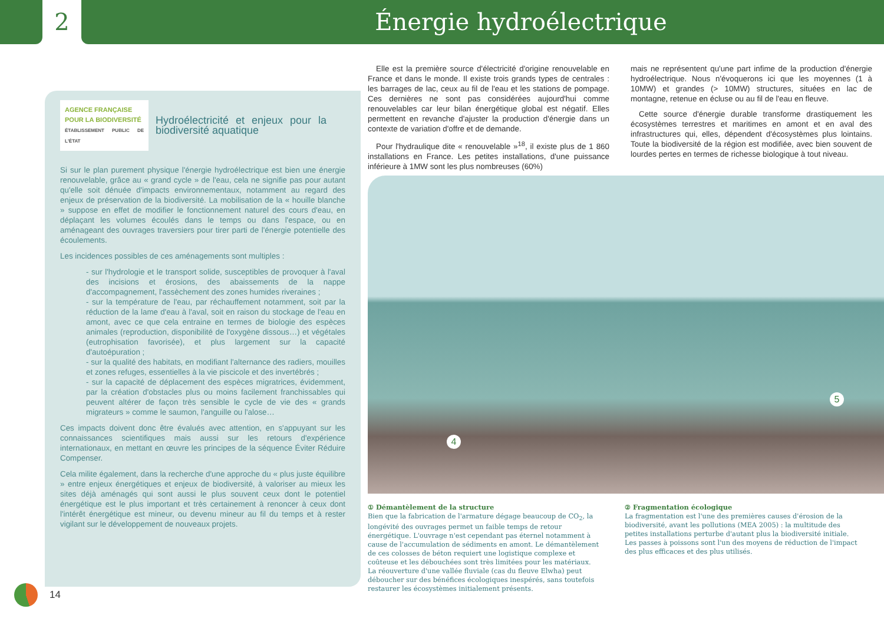2 Énergie hydroélectrique
AGENCE FRANÇAISE
POUR LA BIODIVERSITÉ
ÉTABLISSEMENT PUBLIC DE L'ÉTAT Hydroélectricité et enjeux pour la biodiversité aquatique
Si sur le plan purement physique l'énergie hydroélectrique est bien une énergie renouvelable, grâce au « grand cycle » de l'eau, cela ne signifie pas pour autant qu'elle soit dénuée d'impacts environnementaux, notamment au regard des enjeux de préservation de la biodiversité. La mobilisation de la « houille blanche » suppose en effet de modifier le fonctionnement naturel des cours d'eau, en déplaçant les volumes écoulés dans le temps ou dans l'espace, ou en aménageant des ouvrages traversiers pour tirer parti de l'énergie potentielle des écoulements.
Les incidences possibles de ces aménagements sont multiples :
- sur l'hydrologie et le transport solide, susceptibles de provoquer à l'aval des incisions et érosions, des abaissements de la nappe d'accompagnement, l'assèchement des zones humides riveraines ;
- sur la température de l'eau, par réchauffement notamment, soit par la réduction de la lame d'eau à l'aval, soit en raison du stockage de l'eau en amont, avec ce que cela entraine en termes de biologie des espèces animales (reproduction, disponibilité de l'oxygène dissous…) et végétales (eutrophisation favorisée), et plus largement sur la capacité d'autoépuration ;
- sur la qualité des habitats, en modifiant l'alternance des radiers, mouilles et zones refuges, essentielles à la vie piscicole et des invertébrés ;
- sur la capacité de déplacement des espèces migratrices, évidemment, par la création d'obstacles plus ou moins facilement franchissables qui peuvent altérer de façon très sensible le cycle de vie des « grands migrateurs » comme le saumon, l'anguille ou l'alose…
Ces impacts doivent donc être évalués avec attention, en s'appuyant sur les connaissances scientifiques mais aussi sur les retours d'expérience internationaux, en mettant en œuvre les principes de la séquence Éviter Réduire Compenser.
Cela milite également, dans la recherche d'une approche du « plus juste équilibre » entre enjeux énergétiques et enjeux de biodiversité, à valoriser au mieux les sites déjà aménagés qui sont aussi le plus souvent ceux dont le potentiel énergétique est le plus important et très certainement à renoncer à ceux dont l'intérêt énergétique est mineur, ou devenu mineur au fil du temps et à rester vigilant sur le développement de nouveaux projets.
Elle est la première source d'électricité d'origine renouvelable en France et dans le monde. Il existe trois grands types de centrales : les barrages de lac, ceux au fil de l'eau et les stations de pompage. Ces dernières ne sont pas considérées aujourd'hui comme renouvelables car leur bilan énergétique global est négatif. Elles permettent en revanche d'ajuster la production d'énergie dans un contexte de variation d'offre et de demande.
Pour l'hydraulique dite « renouvelable »<sup>18</sup>, il existe plus de 1 860 installations en France. Les petites installations, d'une puissance inférieure à 1MW sont les plus nombreuses (60%)
mais ne représentent qu'une part infime de la production d'énergie hydroélectrique. Nous n'évoquerons ici que les moyennes (1 à 10MW) et grandes (> 10MW) structures, situées en lac de montagne, retenue en écluse ou au fil de l'eau en fleuve.
Cette source d'énergie durable transforme drastiquement les écosystèmes terrestres et maritimes en amont et en aval des infrastructures qui, elles, dépendent d'écosystèmes plus lointains. Toute la biodiversité de la région est modifiée, avec bien souvent de lourdes pertes en termes de richesse biologique à tout niveau.
4
5
① Démantèlement de la structure
Bien que la fabrication de l'armature dégage beaucoup de CO<sub>2</sub>, la longévité des ouvrages permet un faible temps de retour énergétique. L'ouvrage n'est cependant pas éternel notamment à cause de l'accumulation de sédiments en amont. Le démantèlement de ces colosses de béton requiert une logistique complexe et coûteuse et les débouchées sont très limitées pour les matériaux.
La réouverture d'une vallée fluviale (cas du fleuve Elwha) peut déboucher sur des bénéfices écologiques inespérés, sans toutefois restaurer les écosystèmes initialement présents.
② Fragmentation écologique
La fragmentation est l'une des premières causes d'érosion de la biodiversité, avant les pollutions (MEA 2005) : la multitude des petites installations perturbe d'autant plus la biodiversité initiale. Les passes à poissons sont l'un des moyens de réduction de l'impact des plus efficaces et des plus utilisés.
14